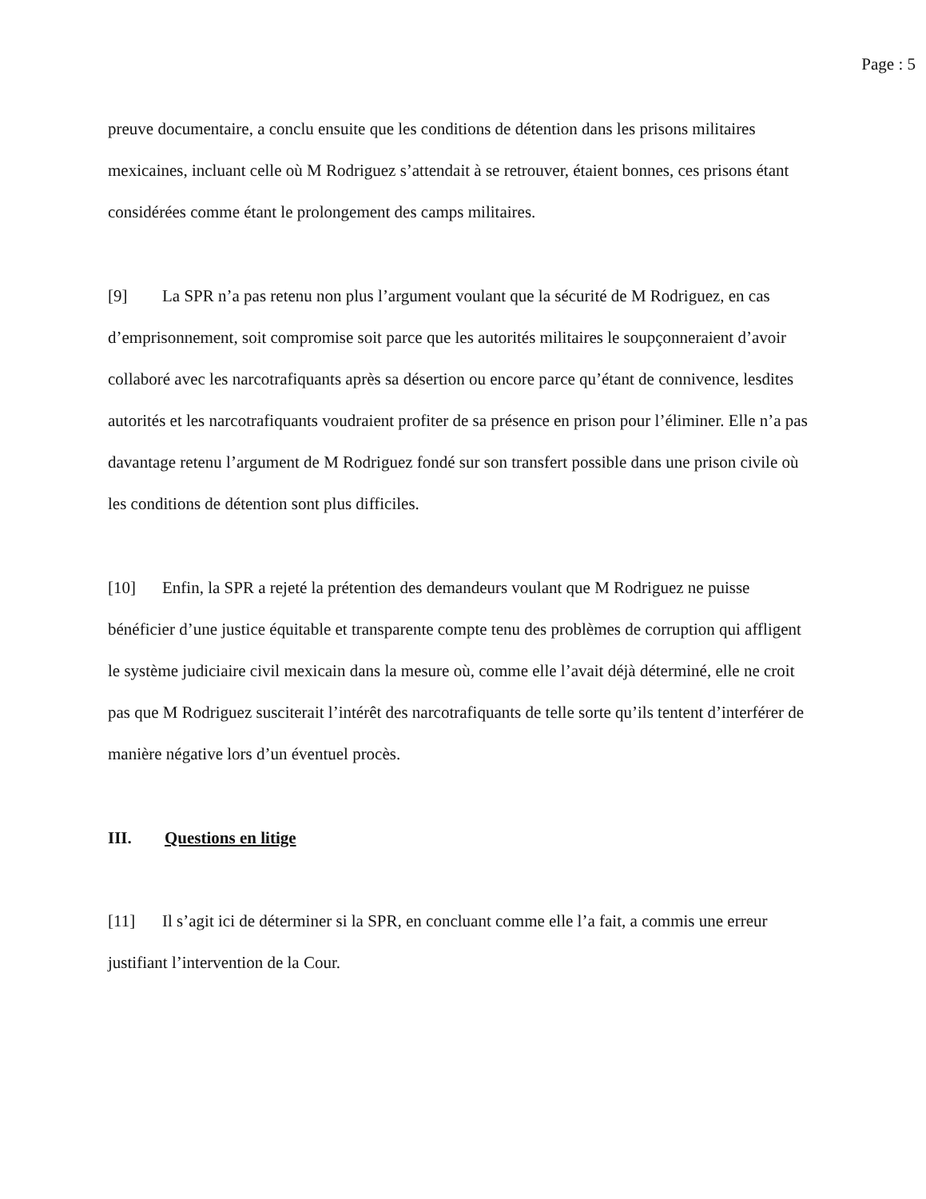Page : 5
preuve documentaire, a conclu ensuite que les conditions de détention dans les prisons militaires mexicaines, incluant celle où M Rodriguez s’attendait à se retrouver, étaient bonnes, ces prisons étant considérées comme étant le prolongement des camps militaires.
[9] La SPR n’a pas retenu non plus l’argument voulant que la sécurité de M Rodriguez, en cas d’emprisonnement, soit compromise soit parce que les autorités militaires le soupçonneraient d’avoir collaboré avec les narcotrafiquants après sa désertion ou encore parce qu’étant de connivence, lesdites autorités et les narcotrafiquants voudraient profiter de sa présence en prison pour l’éliminer. Elle n’a pas davantage retenu l’argument de M Rodriguez fondé sur son transfert possible dans une prison civile où les conditions de détention sont plus difficiles.
[10] Enfin, la SPR a rejeté la prétention des demandeurs voulant que M Rodriguez ne puisse bénéficier d’une justice équitable et transparente compte tenu des problèmes de corruption qui affligent le système judiciaire civil mexicain dans la mesure où, comme elle l’avait déjà déterminé, elle ne croit pas que M Rodriguez susciterait l’intérêt des narcotrafiquants de telle sorte qu’ils tentent d’interférer de manière négative lors d’un éventuel procès.
III. Questions en litige
[11] Il s’agit ici de déterminer si la SPR, en concluant comme elle l’a fait, a commis une erreur justifiant l’intervention de la Cour.